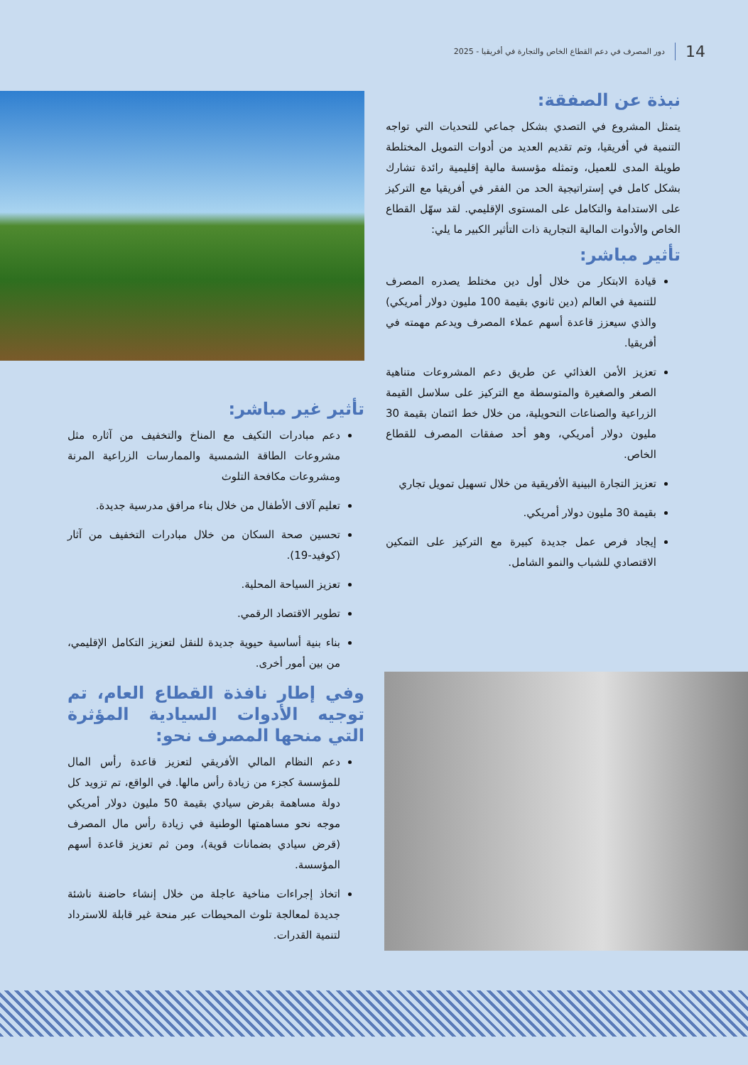14 دور المصرف في دعم القطاع الخاص والتجارة في أفريقيا - 2025
نبذة عن الصفقة:
يتمثل المشروع في التصدي بشكل جماعي للتحديات التي تواجه التنمية في أفريقيا، وتم تقديم العديد من أدوات التمويل المختلطة طويلة المدى للعميل، وتمثله مؤسسة مالية إقليمية رائدة تشارك بشكل كامل في إستراتيجية الحد من الفقر في أفريقيا مع التركيز على الاستدامة والتكامل على المستوى الإقليمي. لقد سهّل القطاع الخاص والأدوات المالية التجارية ذات التأثير الكبير ما يلي:
تأثير مباشر:
قيادة الابتكار من خلال أول دين مختلط يصدره المصرف للتنمية في العالم (دين ثانوي بقيمة 100 مليون دولار أمريكي) والذي سيعزز قاعدة أسهم عملاء المصرف ويدعم مهمته في أفريقيا.
تعزيز الأمن الغذائي عن طريق دعم المشروعات متناهية الصغر والصغيرة والمتوسطة مع التركيز على سلاسل القيمة الزراعية والصناعات التحويلية، من خلال خط ائتمان بقيمة 30 مليون دولار أمريكي، وهو أحد صفقات المصرف للقطاع الخاص.
تعزيز التجارة البينية الأفريقية من خلال تسهيل تمويل تجاري
بقيمة 30 مليون دولار أمريكي.
إيجاد فرص عمل جديدة كبيرة مع التركيز على التمكين الاقتصادي للشباب والنمو الشامل.
تأثير غير مباشر:
دعم مبادرات التكيف مع المناخ والتخفيف من آثاره مثل مشروعات الطاقة الشمسية والممارسات الزراعية المرنة ومشروعات مكافحة التلوث
تعليم آلاف الأطفال من خلال بناء مرافق مدرسية جديدة.
تحسين صحة السكان من خلال مبادرات التخفيف من آثار (كوفيد-19).
تعزيز السياحة المحلية.
تطوير الاقتصاد الرقمي.
بناء بنية أساسية حيوية جديدة للنقل لتعزيز التكامل الإقليمي، من بين أمور أخرى.
وفي إطار نافذة القطاع العام، تم توجيه الأدوات السيادية المؤثرة التي منحها المصرف نحو:
دعم النظام المالي الأفريقي لتعزيز قاعدة رأس المال للمؤسسة كجزء من زيادة رأس مالها. في الواقع، تم تزويد كل دولة مساهمة بقرض سيادي بقيمة 50 مليون دولار أمريكي موجه نحو مساهمتها الوطنية في زيادة رأس مال المصرف (قرض سيادي بضمانات قوية)، ومن ثم تعزيز قاعدة أسهم المؤسسة.
اتخاذ إجراءات مناخية عاجلة من خلال إنشاء حاضنة ناشئة جديدة لمعالجة تلوث المحيطات عبر منحة غير قابلة للاسترداد لتنمية القدرات.